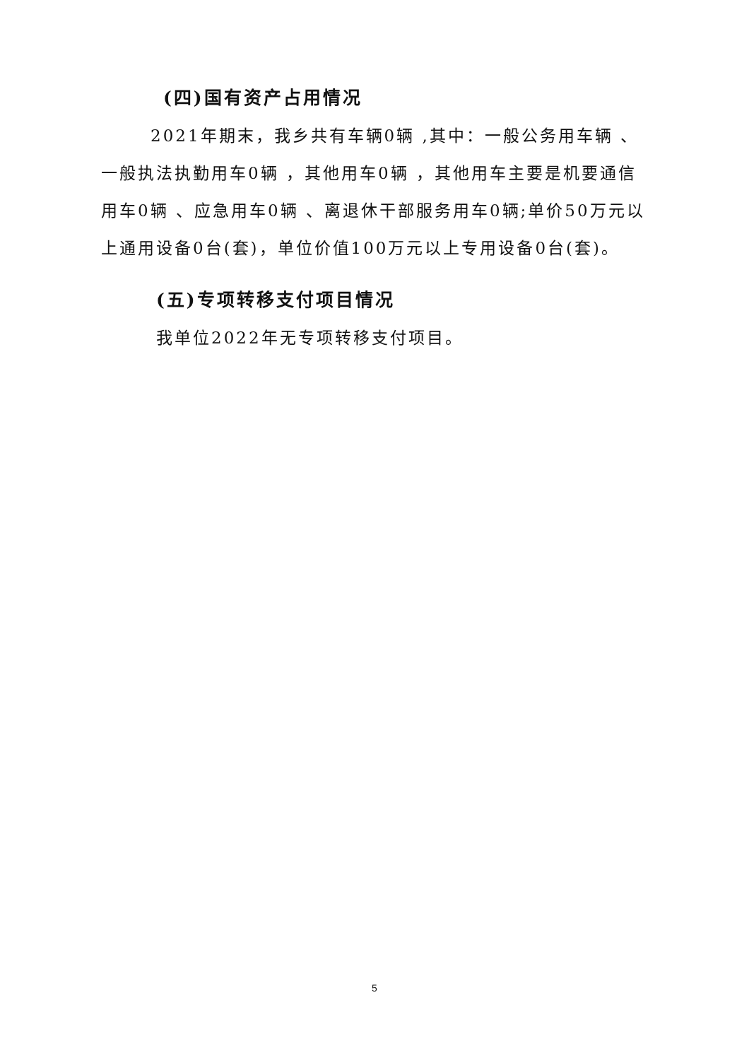(四)国有资产占用情况
2021年期末，我乡共有车辆0辆 ,其中：一般公务用车辆 、一般执法执勤用车0辆 ，其他用车0辆 ，其他用车主要是机要通信用车0辆 、应急用车0辆 、离退休干部服务用车0辆;单价50万元以上通用设备0台(套)，单位价值100万元以上专用设备0台(套)。
(五)专项转移支付项目情况
我单位2022年无专项转移支付项目。
5